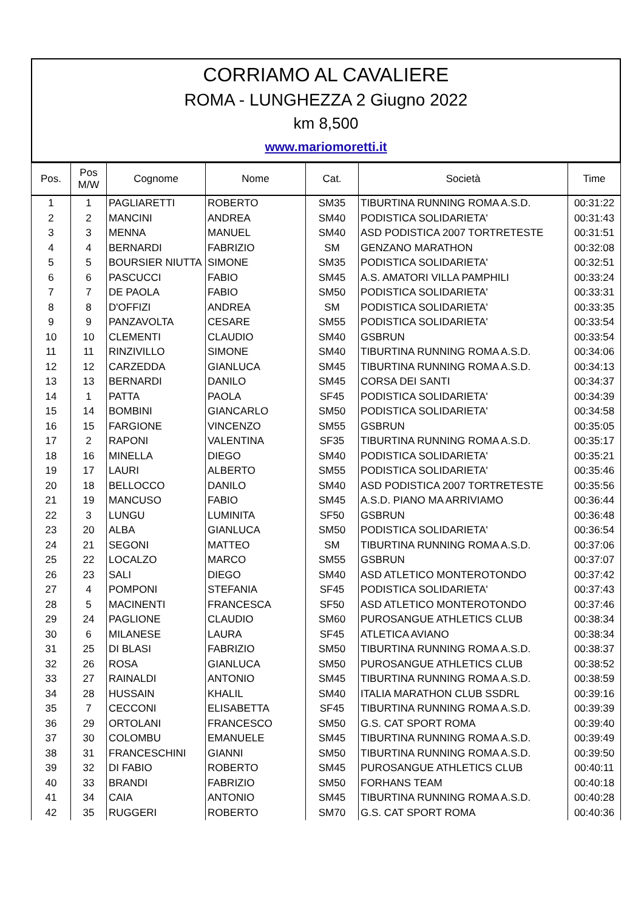CORRIAMO AL CAVALIERE
ROMA - LUNGHEZZA 2 Giugno 2022
km 8,500
www.mariomoretti.it
| Pos. | Pos M/W | Cognome | Nome | Cat. | Società | Time |
| --- | --- | --- | --- | --- | --- | --- |
| 1 | 1 | PAGLIARETTI | ROBERTO | SM35 | TIBURTINA RUNNING ROMA A.S.D. | 00:31:22 |
| 2 | 2 | MANCINI | ANDREA | SM40 | PODISTICA SOLIDARIETA' | 00:31:43 |
| 3 | 3 | MENNA | MANUEL | SM40 | ASD PODISTICA 2007 TORTRETESTE | 00:31:51 |
| 4 | 4 | BERNARDI | FABRIZIO | SM | GENZANO MARATHON | 00:32:08 |
| 5 | 5 | BOURSIER NIUTTA | SIMONE | SM35 | PODISTICA SOLIDARIETA' | 00:32:51 |
| 6 | 6 | PASCUCCI | FABIO | SM45 | A.S. AMATORI VILLA PAMPHILI | 00:33:24 |
| 7 | 7 | DE PAOLA | FABIO | SM50 | PODISTICA SOLIDARIETA' | 00:33:31 |
| 8 | 8 | D'OFFIZI | ANDREA | SM | PODISTICA SOLIDARIETA' | 00:33:35 |
| 9 | 9 | PANZAVOLTA | CESARE | SM55 | PODISTICA SOLIDARIETA' | 00:33:54 |
| 10 | 10 | CLEMENTI | CLAUDIO | SM40 | GSBRUN | 00:33:54 |
| 11 | 11 | RINZIVILLO | SIMONE | SM40 | TIBURTINA RUNNING ROMA A.S.D. | 00:34:06 |
| 12 | 12 | CARZEDDA | GIANLUCA | SM45 | TIBURTINA RUNNING ROMA A.S.D. | 00:34:13 |
| 13 | 13 | BERNARDI | DANILO | SM45 | CORSA DEI SANTI | 00:34:37 |
| 14 | 1 | PATTA | PAOLA | SF45 | PODISTICA SOLIDARIETA' | 00:34:39 |
| 15 | 14 | BOMBINI | GIANCARLO | SM50 | PODISTICA SOLIDARIETA' | 00:34:58 |
| 16 | 15 | FARGIONE | VINCENZO | SM55 | GSBRUN | 00:35:05 |
| 17 | 2 | RAPONI | VALENTINA | SF35 | TIBURTINA RUNNING ROMA A.S.D. | 00:35:17 |
| 18 | 16 | MINELLA | DIEGO | SM40 | PODISTICA SOLIDARIETA' | 00:35:21 |
| 19 | 17 | LAURI | ALBERTO | SM55 | PODISTICA SOLIDARIETA' | 00:35:46 |
| 20 | 18 | BELLOCCO | DANILO | SM40 | ASD PODISTICA 2007 TORTRETESTE | 00:35:56 |
| 21 | 19 | MANCUSO | FABIO | SM45 | A.S.D. PIANO MA ARRIVIAMO | 00:36:44 |
| 22 | 3 | LUNGU | LUMINITA | SF50 | GSBRUN | 00:36:48 |
| 23 | 20 | ALBA | GIANLUCA | SM50 | PODISTICA SOLIDARIETA' | 00:36:54 |
| 24 | 21 | SEGONI | MATTEO | SM | TIBURTINA RUNNING ROMA A.S.D. | 00:37:06 |
| 25 | 22 | LOCALZO | MARCO | SM55 | GSBRUN | 00:37:07 |
| 26 | 23 | SALI | DIEGO | SM40 | ASD ATLETICO MONTEROTONDO | 00:37:42 |
| 27 | 4 | POMPONI | STEFANIA | SF45 | PODISTICA SOLIDARIETA' | 00:37:43 |
| 28 | 5 | MACINENTI | FRANCESCA | SF50 | ASD ATLETICO MONTEROTONDO | 00:37:46 |
| 29 | 24 | PAGLIONE | CLAUDIO | SM60 | PUROSANGUE ATHLETICS CLUB | 00:38:34 |
| 30 | 6 | MILANESE | LAURA | SF45 | ATLETICA AVIANO | 00:38:34 |
| 31 | 25 | DI BLASI | FABRIZIO | SM50 | TIBURTINA RUNNING ROMA A.S.D. | 00:38:37 |
| 32 | 26 | ROSA | GIANLUCA | SM50 | PUROSANGUE ATHLETICS CLUB | 00:38:52 |
| 33 | 27 | RAINALDI | ANTONIO | SM45 | TIBURTINA RUNNING ROMA A.S.D. | 00:38:59 |
| 34 | 28 | HUSSAIN | KHALIL | SM40 | ITALIA MARATHON CLUB SSDRL | 00:39:16 |
| 35 | 7 | CECCONI | ELISABETTA | SF45 | TIBURTINA RUNNING ROMA A.S.D. | 00:39:39 |
| 36 | 29 | ORTOLANI | FRANCESCO | SM50 | G.S. CAT SPORT ROMA | 00:39:40 |
| 37 | 30 | COLOMBU | EMANUELE | SM45 | TIBURTINA RUNNING ROMA A.S.D. | 00:39:49 |
| 38 | 31 | FRANCESCHINI | GIANNI | SM50 | TIBURTINA RUNNING ROMA A.S.D. | 00:39:50 |
| 39 | 32 | DI FABIO | ROBERTO | SM45 | PUROSANGUE ATHLETICS CLUB | 00:40:11 |
| 40 | 33 | BRANDI | FABRIZIO | SM50 | FORHANS TEAM | 00:40:18 |
| 41 | 34 | CAIA | ANTONIO | SM45 | TIBURTINA RUNNING ROMA A.S.D. | 00:40:28 |
| 42 | 35 | RUGGERI | ROBERTO | SM70 | G.S. CAT SPORT ROMA | 00:40:36 |